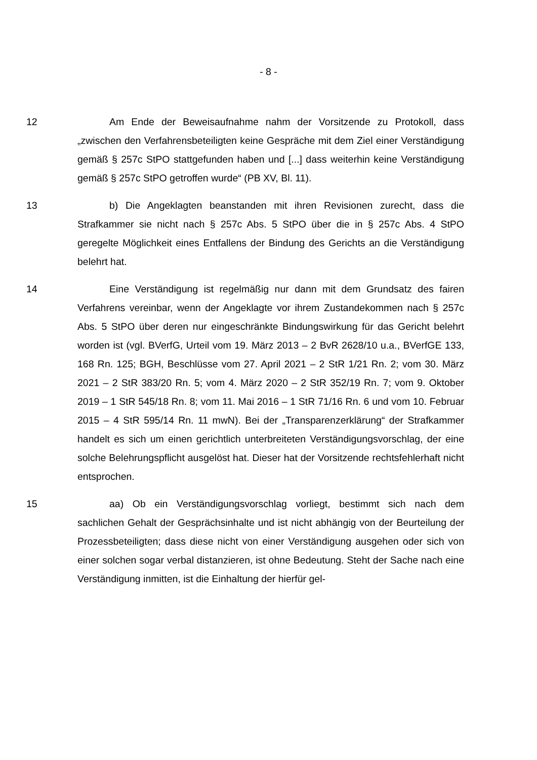- 8 -
12 Am Ende der Beweisaufnahme nahm der Vorsitzende zu Protokoll, dass „zwischen den Verfahrensbeteiligten keine Gespräche mit dem Ziel einer Verständigung gemäß § 257c StPO stattgefunden haben und [...] dass weiterhin keine Verständigung gemäß § 257c StPO getroffen wurde“ (PB XV, Bl. 11).
13 b) Die Angeklagten beanstanden mit ihren Revisionen zurecht, dass die Strafkammer sie nicht nach § 257c Abs. 5 StPO über die in § 257c Abs. 4 StPO geregelte Möglichkeit eines Entfallens der Bindung des Gerichts an die Verständigung belehrt hat.
14 Eine Verständigung ist regelmäßig nur dann mit dem Grundsatz des fairen Verfahrens vereinbar, wenn der Angeklagte vor ihrem Zustandekommen nach § 257c Abs. 5 StPO über deren nur eingeschränkte Bindungswirkung für das Gericht belehrt worden ist (vgl. BVerfG, Urteil vom 19. März 2013 – 2 BvR 2628/10 u.a., BVerfGE 133, 168 Rn. 125; BGH, Beschlüsse vom 27. April 2021 – 2 StR 1/21 Rn. 2; vom 30. März 2021 – 2 StR 383/20 Rn. 5; vom 4. März 2020 – 2 StR 352/19 Rn. 7; vom 9. Oktober 2019 – 1 StR 545/18 Rn. 8; vom 11. Mai 2016 – 1 StR 71/16 Rn. 6 und vom 10. Februar 2015 – 4 StR 595/14 Rn. 11 mwN). Bei der „Transparenzerklärung“ der Strafkammer handelt es sich um einen gerichtlich unterbreiteten Verständigungsvorschlag, der eine solche Belehrungspflicht ausgelöst hat. Dieser hat der Vorsitzende rechtsfehlerhaft nicht entsprochen.
15 aa) Ob ein Verständigungsvorschlag vorliegt, bestimmt sich nach dem sachlichen Gehalt der Gesprächsinhalte und ist nicht abhängig von der Beurteilung der Prozessbeteiligten; dass diese nicht von einer Verständigung ausgehen oder sich von einer solchen sogar verbal distanzieren, ist ohne Bedeutung. Steht der Sache nach eine Verständigung inmitten, ist die Einhaltung der hierfür gel-